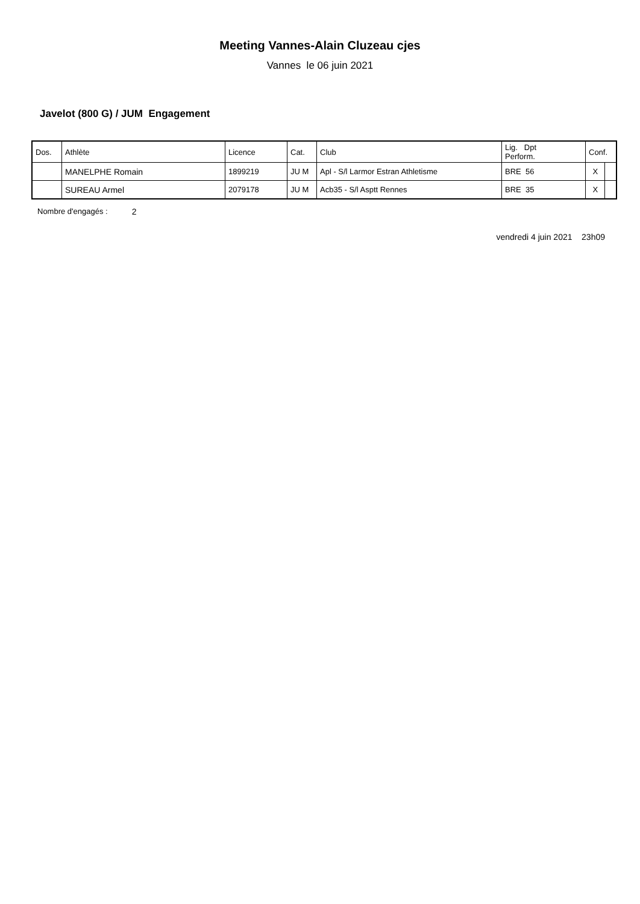Meeting Vannes-Alain Cluzeau cjes
Vannes le 06 juin 2021
Javelot (800 G) / JUM Engagement
| Dos. | Athlète | Licence | Cat. | Club | Lig. Dpt Perform. | Conf. | |
| --- | --- | --- | --- | --- | --- | --- | --- |
| | MANELPHE Romain | 1899219 | JU M | Apl - S/l Larmor Estran Athletisme | BRE 56 | X | |
| | SUREAU Armel | 2079178 | JU M | Acb35 - S/l Asptt Rennes | BRE 35 | X | |
Nombre d'engagés : 2
vendredi 4 juin 2021 23h09